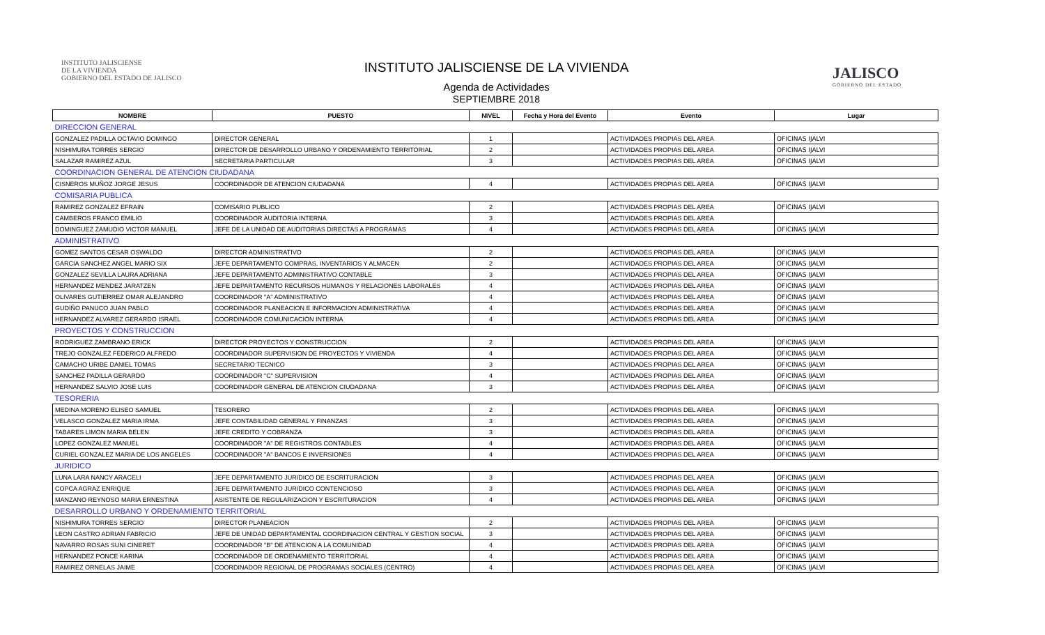INSTITUTO JALISCIENSE
DE LA VIVIENDA
GOBIERNO DEL ESTADO DE JALISCO
INSTITUTO JALISCIENSE DE LA VIVIENDA
Agenda de Actividades
SEPTIEMBRE 2018
JALISCO
GOBIERNO DEL ESTADO
| NOMBRE | PUESTO | NIVEL | Fecha y Hora del Evento | Evento | Lugar |
| --- | --- | --- | --- | --- | --- |
| DIRECCION GENERAL | | | | | |
| GONZALEZ PADILLA OCTAVIO DOMINGO | DIRECTOR GENERAL | 1 | | ACTIVIDADES PROPIAS DEL AREA | OFICINAS IJALVI |
| NISHIMURA TORRES SERGIO | DIRECTOR DE DESARROLLO URBANO Y ORDENAMIENTO TERRITORIAL | 2 | | ACTIVIDADES PROPIAS DEL AREA | OFICINAS IJALVI |
| SALAZAR RAMIREZ AZUL | SECRETARIA PARTICULAR | 3 | | ACTIVIDADES PROPIAS DEL AREA | OFICINAS IJALVI |
| COORDINACION GENERAL DE ATENCION CIUDADANA | | | | | |
| CISNEROS MUÑOZ JORGE JESUS | COORDINADOR DE ATENCION CIUDADANA | 4 | | ACTIVIDADES PROPIAS DEL AREA | OFICINAS IJALVI |
| COMISARIA PUBLICA | | | | | |
| RAMIREZ GONZALEZ EFRAIN | COMISARIO PUBLICO | 2 | | ACTIVIDADES PROPIAS DEL AREA | OFICINAS IJALVI |
| CAMBEROS FRANCO EMILIO | COORDINADOR AUDITORIA INTERNA | 3 | | ACTIVIDADES PROPIAS DEL AREA | |
| DOMINGUEZ ZAMUDIO VICTOR MANUEL | JEFE DE LA UNIDAD DE AUDITORIAS DIRECTAS A PROGRAMAS | 4 | | ACTIVIDADES PROPIAS DEL AREA | OFICINAS IJALVI |
| ADMINISTRATIVO | | | | | |
| GOMEZ SANTOS CESAR OSWALDO | DIRECTOR ADMINISTRATIVO | 2 | | ACTIVIDADES PROPIAS DEL AREA | OFICINAS IJALVI |
| GARCIA SANCHEZ ANGEL MARIO SIX | JEFE DEPARTAMENTO COMPRAS, INVENTARIOS Y ALMACEN | 2 | | ACTIVIDADES PROPIAS DEL AREA | OFICINAS IJALVI |
| GONZALEZ SEVILLA LAURA ADRIANA | JEFE DEPARTAMENTO ADMINISTRATIVO CONTABLE | 3 | | ACTIVIDADES PROPIAS DEL AREA | OFICINAS IJALVI |
| HERNANDEZ MENDEZ JARATZEN | JEFE DEPARTAMENTO RECURSOS HUMANOS Y RELACIONES LABORALES | 4 | | ACTIVIDADES PROPIAS DEL AREA | OFICINAS IJALVI |
| OLIVARES GUTIERREZ OMAR ALEJANDRO | COORDINADOR "A" ADMINISTRATIVO | 4 | | ACTIVIDADES PROPIAS DEL AREA | OFICINAS IJALVI |
| GUDIÑO PANUCO JUAN PABLO | COORDINADOR PLANEACION E INFORMACION ADMINISTRATIVA | 4 | | ACTIVIDADES PROPIAS DEL AREA | OFICINAS IJALVI |
| HERNANDEZ ALVAREZ GERARDO ISRAEL | COORDINADOR COMUNICACIÓN INTERNA | 4 | | ACTIVIDADES PROPIAS DEL AREA | OFICINAS IJALVI |
| PROYECTOS Y CONSTRUCCION | | | | | |
| RODRIGUEZ ZAMBRANO ERICK | DIRECTOR PROYECTOS Y CONSTRUCCION | 2 | | ACTIVIDADES PROPIAS DEL AREA | OFICINAS IJALVI |
| TREJO GONZALEZ FEDERICO ALFREDO | COORDINADOR SUPERVISION DE PROYECTOS Y VIVIENDA | 4 | | ACTIVIDADES PROPIAS DEL AREA | OFICINAS IJALVI |
| CAMACHO URIBE DANIEL TOMAS | SECRETARIO TECNICO | 3 | | ACTIVIDADES PROPIAS DEL AREA | OFICINAS IJALVI |
| SANCHEZ PADILLA GERARDO | COORDINADOR "C" SUPERVISION | 4 | | ACTIVIDADES PROPIAS DEL AREA | OFICINAS IJALVI |
| HERNANDEZ SALVIO JOSE LUIS | COORDINADOR GENERAL DE ATENCION CIUDADANA | 3 | | ACTIVIDADES PROPIAS DEL AREA | OFICINAS IJALVI |
| TESORERIA | | | | | |
| MEDINA MORENO ELISEO SAMUEL | TESORERO | 2 | | ACTIVIDADES PROPIAS DEL AREA | OFICINAS IJALVI |
| VELASCO GONZALEZ MARIA IRMA | JEFE CONTABILIDAD GENERAL Y FINANZAS | 3 | | ACTIVIDADES PROPIAS DEL AREA | OFICINAS IJALVI |
| TABARES LIMON MARIA BELEN | JEFE CREDITO Y COBRANZA | 3 | | ACTIVIDADES PROPIAS DEL AREA | OFICINAS IJALVI |
| LOPEZ GONZALEZ MANUEL | COORDINADOR "A" DE REGISTROS CONTABLES | 4 | | ACTIVIDADES PROPIAS DEL AREA | OFICINAS IJALVI |
| CURIEL GONZALEZ MARIA DE LOS ANGELES | COORDINADOR "A" BANCOS E INVERSIONES | 4 | | ACTIVIDADES PROPIAS DEL AREA | OFICINAS IJALVI |
| JURIDICO | | | | | |
| LUNA LARA NANCY ARACELI | JEFE DEPARTAMENTO JURIDICO DE ESCRITURACION | 3 | | ACTIVIDADES PROPIAS DEL AREA | OFICINAS IJALVI |
| COPCA AGRAZ ENRIQUE | JEFE DEPARTAMENTO JURIDICO CONTENCIOSO | 3 | | ACTIVIDADES PROPIAS DEL AREA | OFICINAS IJALVI |
| MANZANO REYNOSO MARIA ERNESTINA | ASISTENTE DE REGULARIZACION Y ESCRITURACION | 4 | | ACTIVIDADES PROPIAS DEL AREA | OFICINAS IJALVI |
| DESARROLLO URBANO Y ORDENAMIENTO TERRITORIAL | | | | | |
| NISHIMURA TORRES SERGIO | DIRECTOR PLANEACION | 2 | | ACTIVIDADES PROPIAS DEL AREA | OFICINAS IJALVI |
| LEON CASTRO ADRIAN FABRICIO | JEFE DE UNIDAD DEPARTAMENTAL COORDINACION CENTRAL Y GESTION SOCIAL | 3 | | ACTIVIDADES PROPIAS DEL AREA | OFICINAS IJALVI |
| NAVARRO ROSAS SUNI CINERET | COORDINADOR "B" DE ATENCION A LA COMUNIDAD | 4 | | ACTIVIDADES PROPIAS DEL AREA | OFICINAS IJALVI |
| HERNANDEZ PONCE KARINA | COORDINADOR DE ORDENAMIENTO TERRITORIAL | 4 | | ACTIVIDADES PROPIAS DEL AREA | OFICINAS IJALVI |
| RAMIREZ ORNELAS JAIME | COORDINADOR REGIONAL DE PROGRAMAS SOCIALES (CENTRO) | 4 | | ACTIVIDADES PROPIAS DEL AREA | OFICINAS IJALVI |